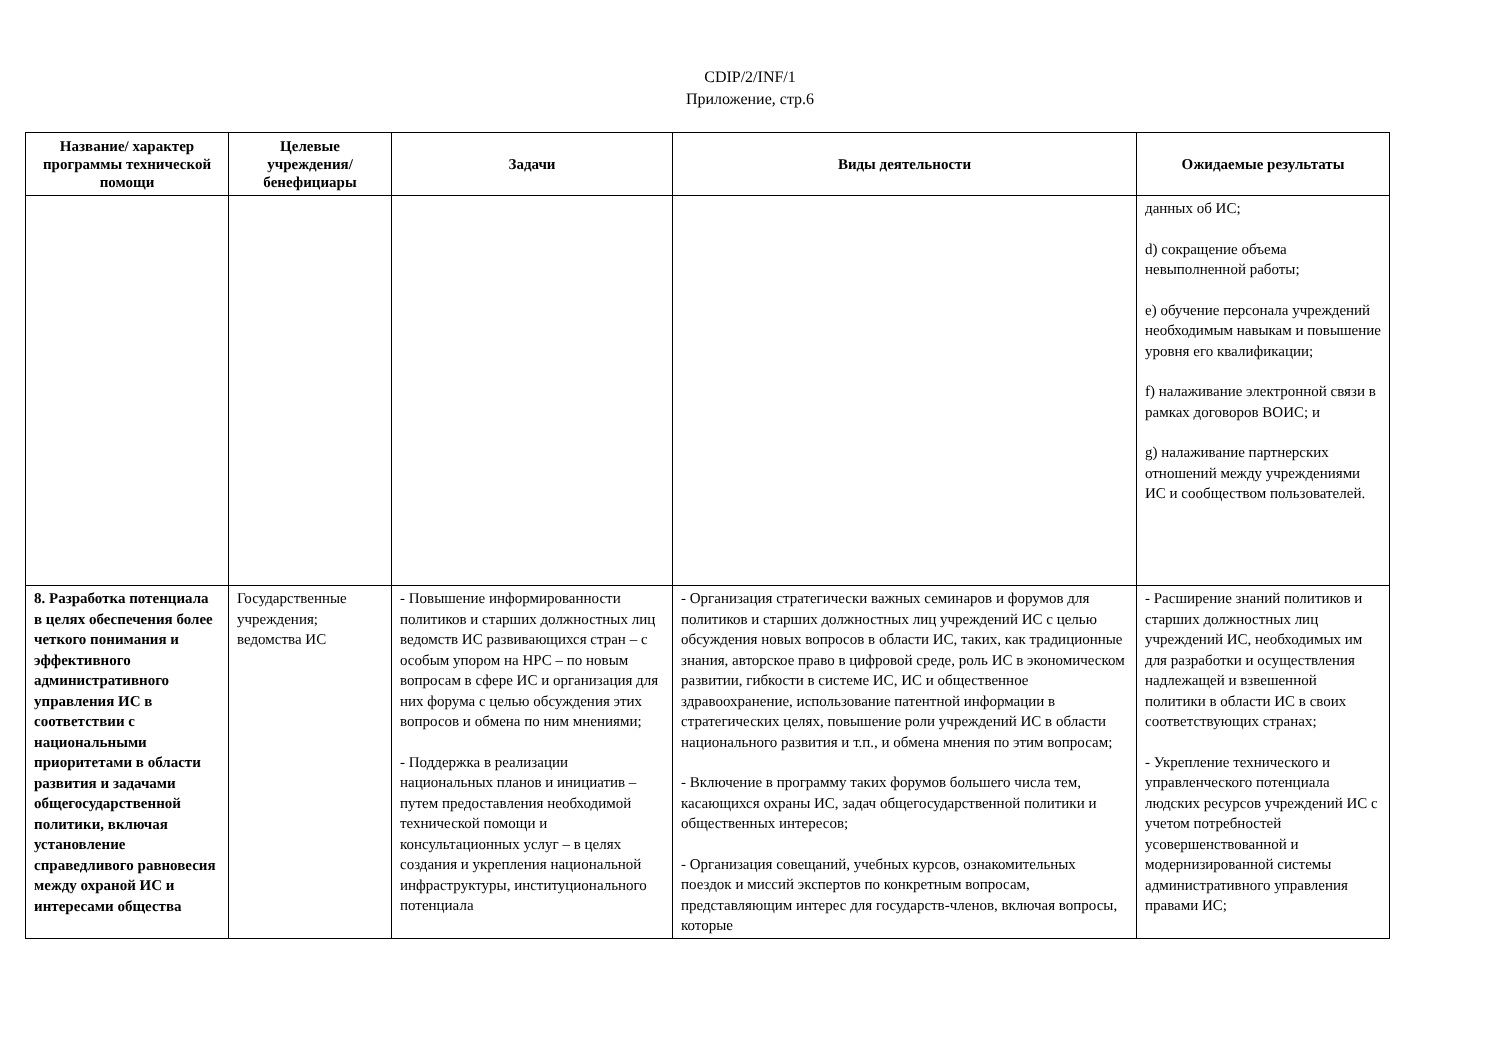CDIP/2/INF/1
Приложение, стр.6
| Название/ характер программы технической помощи | Целевые учреждения/ бенефициары | Задачи | Виды деятельности | Ожидаемые результаты |
| --- | --- | --- | --- | --- |
| | | | | данных об ИС; d) сокращение объема невыполненной работы; e) обучение персонала учреждений необходимым навыкам и повышение уровня его квалификации; f) налаживание электронной связи в рамках договоров ВОИС; и g) налаживание партнерских отношений между учреждениями ИС и сообществом пользователей. |
| 8. Разработка потенциала в целях обеспечения более четкого понимания и эффективного административного управления ИС в соответствии с национальными приоритетами в области развития и задачами общегосударственной политики, включая установление справедливого равновесия между охраной ИС и интересами общества | Государственные учреждения; ведомства ИС | - Повышение информированности политиков и старших должностных лиц ведомств ИС развивающихся стран – с особым упором на НРС – по новым вопросам в сфере ИС и организация для них форума с целью обсуждения этих вопросов и обмена по ним мнениями; - Поддержка в реализации национальных планов и инициатив – путем предоставления необходимой технической помощи и консультационных услуг – в целях создания и укрепления национальной инфраструктуры, институционального потенциала | - Организация стратегически важных семинаров и форумов для политиков и старших должностных лиц учреждений ИС с целью обсуждения новых вопросов в области ИС, таких, как традиционные знания, авторское право в цифровой среде, роль ИС в экономическом развитии, гибкости в системе ИС, ИС и общественное здравоохранение, использование патентной информации в стратегических целях, повышение роли учреждений ИС в области национального развития и т.п., и обмена мнения по этим вопросам; - Включение в программу таких форумов большего числа тем, касающихся охраны ИС, задач общегосударственной политики и общественных интересов; - Организация совещаний, учебных курсов, ознакомительных поездок и миссий экспертов по конкретным вопросам, представляющим интерес для государств-членов, включая вопросы, которые | - Расширение знаний политиков и старших должностных лиц учреждений ИС, необходимых им для разработки и осуществления надлежащей и взвешенной политики в области ИС в своих соответствующих странах; - Укрепление технического и управленческого потенциала людских ресурсов учреждений ИС с учетом потребностей усовершенствованной и модернизированной системы административного управления правами ИС; |